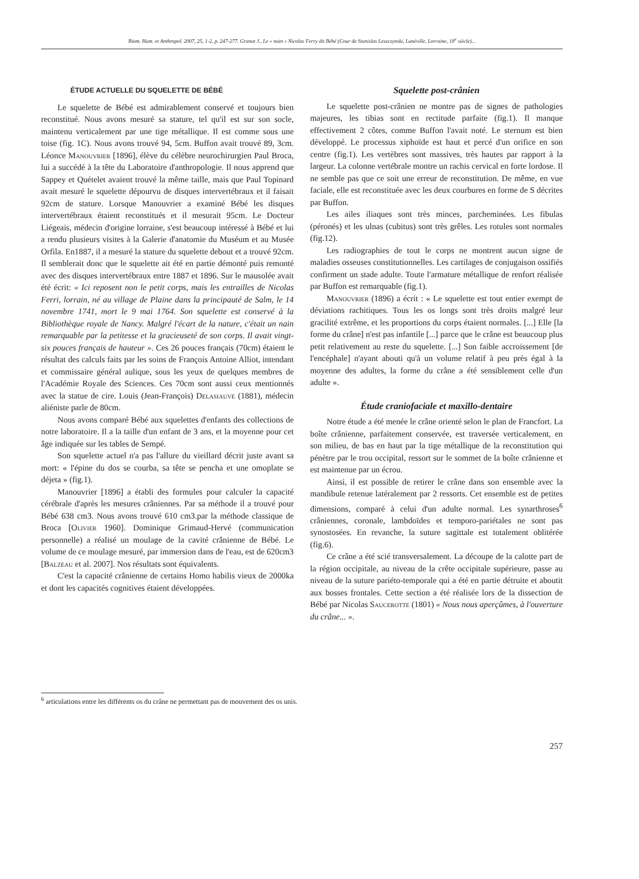Biom. Hum. et Anthropol. 2007, 25, 1-2, p. 247-277. Granat J., Le « nain » Nicolas Ferry dit Bébé (Cour de Stanislas Leszczynski, Lunéville, Lorraine, 18<sup>e</sup> siècle)...
ÉTUDE ACTUELLE DU SQUELETTE DE BÉBÉ
Le squelette de Bébé est admirablement conservé et toujours bien reconstitué. Nous avons mesuré sa stature, tel qu'il est sur son socle, maintenu verticalement par une tige métallique. Il est comme sous une toise (fig. 1C). Nous avons trouvé 94, 5cm. Buffon avait trouvé 89, 3cm. Léonce Manouvrier [1896], élève du célèbre neurochirurgien Paul Broca, lui a succédé à la tête du Laboratoire d'anthropologie. Il nous apprend que Sappey et Quételet avaient trouvé la même taille, mais que Paul Topinard avait mesuré le squelette dépourvu de disques intervertébraux et il faisait 92cm de stature. Lorsque Manouvrier a examiné Bébé les disques intervertébraux étaient reconstitués et il mesurait 95cm. Le Docteur Liégeais, médecin d'origine lorraine, s'est beaucoup intéressé à Bébé et lui a rendu plusieurs visites à la Galerie d'anatomie du Muséum et au Musée Orfila. En1887, il a mesuré la stature du squelette debout et a trouvé 92cm. Il semblerait donc que le squelette ait été en partie démonté puis remonté avec des disques intervertébraux entre 1887 et 1896. Sur le mausolée avait été écrit: « Ici reposent non le petit corps, mais les entrailles de Nicolas Ferri, lorrain, né au village de Plaine dans la principauté de Salm, le 14 novembre 1741, mort le 9 mai 1764. Son squelette est conservé à la Bibliothèque royale de Nancy. Malgré l'écart de la nature, c'était un nain remarquable par la petitesse et la gracieuseté de son corps. Il avait vingt-six pouces français de hauteur ». Ces 26 pouces français (70cm) étaient le résultat des calculs faits par les soins de François Antoine Alliot, intendant et commissaire général aulique, sous les yeux de quelques membres de l'Académie Royale des Sciences. Ces 70cm sont aussi ceux mentionnés avec la statue de cire. Louis (Jean-François) Delasiauve (1881), médecin aliéniste parle de 80cm.
Nous avons comparé Bébé aux squelettes d'enfants des collections de notre laboratoire. Il a la taille d'un enfant de 3 ans, et la moyenne pour cet âge indiquée sur les tables de Sempé.
Son squelette actuel n'a pas l'allure du vieillard décrit juste avant sa mort: « l'épine du dos se courba, sa tête se pencha et une omoplate se déjeta » (fig.1).
Manouvrier [1896] a établi des formules pour calculer la capacité cérébrale d'après les mesures crâniennes. Par sa méthode il a trouvé pour Bébé 638 cm3. Nous avons trouvé 610 cm3.par la méthode classique de Broca [Olivier 1960]. Dominique Grimaud-Hervé (communication personnelle) a réalisé un moulage de la cavité crânienne de Bébé. Le volume de ce moulage mesuré, par immersion dans de l'eau, est de 620cm3 [Balzeau et al. 2007]. Nos résultats sont équivalents.
C'est la capacité crânienne de certains Homo habilis vieux de 2000ka et dont les capacités cognitives étaient développées.
Squelette post-crânien
Le squelette post-crânien ne montre pas de signes de pathologies majeures, les tibias sont en rectitude parfaite (fig.1). Il manque effectivement 2 côtes, comme Buffon l'avait noté. Le sternum est bien développé. Le processus xiphoïde est haut et percé d'un orifice en son centre (fig.1). Les vertèbres sont massives, très hautes par rapport à la largeur. La colonne vertébrale montre un rachis cervical en forte lordose. Il ne semble pas que ce soit une erreur de reconstitution. De même, en vue faciale, elle est reconstituée avec les deux courbures en forme de S décrites par Buffon.
Les ailes iliaques sont très minces, parcheminées. Les fibulas (péronés) et les ulnas (cubitus) sont très grêles. Les rotules sont normales (fig.12).
Les radiographies de tout le corps ne montrent aucun signe de maladies osseuses constitutionnelles. Les cartilages de conjugaison ossifiés confirment un stade adulte. Toute l'armature métallique de renfort réalisée par Buffon est remarquable (fig.1).
Manouvrier (1896) a écrit : « Le squelette est tout entier exempt de déviations rachitiques. Tous les os longs sont très droits malgré leur gracilité extrême, et les proportions du corps étaient normales. [...] Elle [la forme du crâne] n'est pas infantile [...] parce que le crâne est beaucoup plus petit relativement au reste du squelette. [...] Son faible accroissement [de l'encéphale] n'ayant abouti qu'à un volume relatif à peu près égal à la moyenne des adultes, la forme du crâne a été sensiblement celle d'un adulte ».
Étude craniofaciale et maxillo-dentaire
Notre étude a été menée le crâne orienté selon le plan de Francfort. La boîte crânienne, parfaitement conservée, est traversée verticalement, en son milieu, de bas en haut par la tige métallique de la reconstitution qui pénètre par le trou occipital, ressort sur le sommet de la boîte crânienne et est maintenue par un écrou.
Ainsi, il est possible de retirer le crâne dans son ensemble avec la mandibule retenue latéralement par 2 ressorts. Cet ensemble est de petites dimensions, comparé à celui d'un adulte normal. Les synarthroses<sup>6</sup> crâniennes, coronale, lambdoïdes et temporo-pariétales ne sont pas synostosées. En revanche, la suture sagittale est totalement oblitérée (fig.6).
Ce crâne a été scié transversalement. La découpe de la calotte part de la région occipitale, au niveau de la crête occipitale supérieure, passe au niveau de la suture pariéto-temporale qui a été en partie détruite et aboutit aux bosses frontales. Cette section a été réalisée lors de la dissection de Bébé par Nicolas Saucerotte (1801) « Nous nous aperçûmes, à l'ouverture du crâne... ».
<sup>6</sup> articulations entre les différents os du crâne ne permettant pas de mouvement des os unis.
257